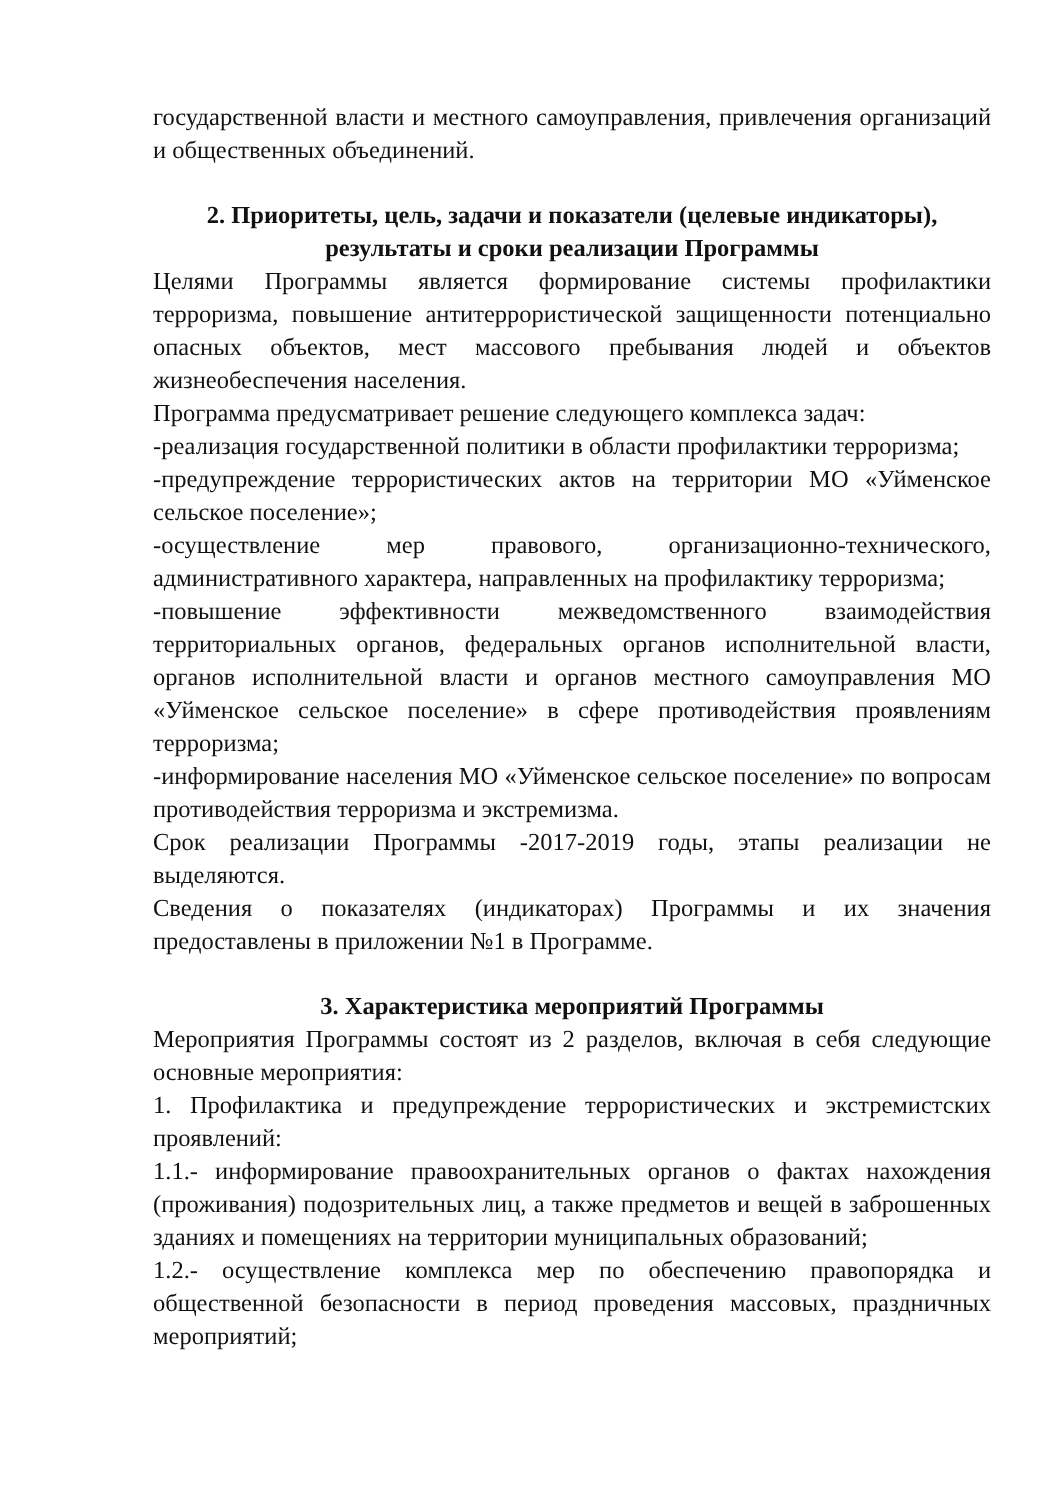государственной власти и местного самоуправления, привлечения организаций и общественных объединений.
2. Приоритеты, цель, задачи и показатели (целевые индикаторы),
результаты и сроки реализации Программы
Целями Программы является формирование системы профилактики терроризма, повышение антитеррористической защищенности потенциально опасных объектов, мест массового пребывания людей и объектов жизнеобеспечения населения.
Программа предусматривает решение следующего комплекса задач:
-реализация государственной политики в области профилактики терроризма;
-предупреждение террористических актов на территории МО «Уйменское сельское поселение»;
-осуществление мер правового, организационно-технического, административного характера, направленных на профилактику терроризма;
-повышение эффективности межведомственного взаимодействия территориальных органов, федеральных органов исполнительной власти, органов исполнительной власти и органов местного самоуправления МО «Уйменское сельское поселение» в сфере противодействия проявлениям терроризма;
-информирование населения МО «Уйменское сельское поселение» по вопросам противодействия терроризма и экстремизма.
Срок реализации Программы -2017-2019 годы, этапы реализации не выделяются.
Сведения о показателях (индикаторах) Программы и их значения предоставлены в приложении №1 в Программе.
3. Характеристика мероприятий Программы
Мероприятия Программы состоят из 2 разделов, включая в себя следующие основные мероприятия:
1. Профилактика и предупреждение террористических и экстремистских проявлений:
1.1.- информирование правоохранительных органов о фактах нахождения (проживания) подозрительных лиц, а также предметов и вещей в заброшенных зданиях и помещениях на территории муниципальных образований;
1.2.- осуществление комплекса мер по обеспечению правопорядка и общественной безопасности в период проведения массовых, праздничных мероприятий;